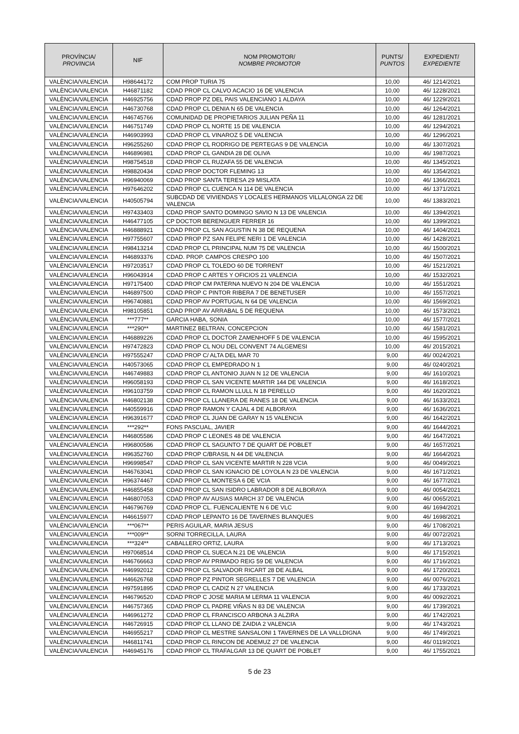| PROVÍNCIA/ PROVINCIA | NIF | NOM PROMOTOR/ NOMBRE PROMOTOR | PUNTS/ PUNTOS | EXPEDIENT/ EXPEDIENTE |
| --- | --- | --- | --- | --- |
| VALÈNCIA/VALENCIA | H98644172 | COM PROP TURIA 75 | 10,00 | 46/ 1214/2021 |
| VALÈNCIA/VALENCIA | H46871182 | CDAD PROP CL CALVO ACACIO 16 DE VALENCIA | 10,00 | 46/ 1228/2021 |
| VALÈNCIA/VALENCIA | H46925756 | CDAD PROP PZ DEL PAIS VALENCIANO 1 ALDAYA | 10,00 | 46/ 1229/2021 |
| VALÈNCIA/VALENCIA | H46730768 | CDAD PROP CL DENIA N 65 DE VALENCIA | 10,00 | 46/ 1264/2021 |
| VALÈNCIA/VALENCIA | H46745766 | COMUNIDAD DE PROPIETARIOS JULIAN PEÑA 11 | 10,00 | 46/ 1281/2021 |
| VALÈNCIA/VALENCIA | H46751749 | CDAD PROP CL NORTE 15 DE VALENCIA | 10,00 | 46/ 1294/2021 |
| VALÈNCIA/VALENCIA | H46903993 | CDAD PROP CL VINAROZ 5 DE VALENCIA | 10,00 | 46/ 1296/2021 |
| VALÈNCIA/VALENCIA | H96255260 | CDAD PROP CL RODRIGO DE PERTEGAS 9 DE VALENCIA | 10,00 | 46/ 1307/2021 |
| VALÈNCIA/VALENCIA | H46896981 | CDAD PROP CL GANDIA 28 DE OLIVA | 10,00 | 46/ 1987/2021 |
| VALÈNCIA/VALENCIA | H98754518 | CDAD PROP CL RUZAFA 55 DE VALENCIA | 10,00 | 46/ 1345/2021 |
| VALÈNCIA/VALENCIA | H98820434 | CDAD PROP DOCTOR FLEMING 13 | 10,00 | 46/ 1354/2021 |
| VALÈNCIA/VALENCIA | H96940069 | CDAD PROP SANTA TERESA 29 MISLATA | 10,00 | 46/ 1366/2021 |
| VALÈNCIA/VALENCIA | H97646202 | CDAD PROP CL CUENCA N 114 DE VALENCIA | 10,00 | 46/ 1371/2021 |
| VALÈNCIA/VALENCIA | H40505794 | SUBCDAD DE VIVIENDAS Y LOCALES HERMANOS VILLALONGA 22 DE VALENCIA | 10,00 | 46/ 1383/2021 |
| VALÈNCIA/VALENCIA | H97433403 | CDAD PROP SANTO DOMINGO SAVIO N 13 DE VALENCIA | 10,00 | 46/ 1394/2021 |
| VALÈNCIA/VALENCIA | H46477105 | CP DOCTOR BERENGUER FERRER 16 | 10,00 | 46/ 1399/2021 |
| VALÈNCIA/VALENCIA | H46888921 | CDAD PROP CL SAN AGUSTIN N 38 DE REQUENA | 10,00 | 46/ 1404/2021 |
| VALÈNCIA/VALENCIA | H97755607 | CDAD PROP PZ SAN FELIPE NERI 1 DE VALENCIA | 10,00 | 46/ 1428/2021 |
| VALÈNCIA/VALENCIA | H98413214 | CDAD PROP CL PRINCIPAL NUM 75 DE VALENCIA | 10,00 | 46/ 1500/2021 |
| VALÈNCIA/VALENCIA | H46893376 | CDAD. PROP. CAMPOS CRESPO 100 | 10,00 | 46/ 1507/2021 |
| VALÈNCIA/VALENCIA | H97203517 | CDAD PROP CL TOLEDO 60 DE TORRENT | 10,00 | 46/ 1521/2021 |
| VALÈNCIA/VALENCIA | H96043914 | CDAD PROP C ARTES Y OFICIOS 21 VALENCIA | 10,00 | 46/ 1532/2021 |
| VALÈNCIA/VALENCIA | H97175400 | CDAD PROP CM PATERNA NUEVO N 204 DE VALENCIA | 10,00 | 46/ 1551/2021 |
| VALÈNCIA/VALENCIA | H46897500 | CDAD PROP C PINTOR RIBERA 7 DE BENETUSER | 10,00 | 46/ 1557/2021 |
| VALÈNCIA/VALENCIA | H96740881 | CDAD PROP AV PORTUGAL N 64 DE VALENCIA | 10,00 | 46/ 1569/2021 |
| VALÈNCIA/VALENCIA | H98105851 | CDAD PROP AV ARRABAL 5 DE REQUENA | 10,00 | 46/ 1573/2021 |
| VALÈNCIA/VALENCIA | ***777** | GARCIA HABA, SONIA | 10,00 | 46/ 1577/2021 |
| VALÈNCIA/VALENCIA | ***290** | MARTINEZ BELTRAN, CONCEPCION | 10,00 | 46/ 1581/2021 |
| VALÈNCIA/VALENCIA | H46889226 | CDAD PROP CL DOCTOR ZAMENHOFF 5 DE VALENCIA | 10,00 | 46/ 1595/2021 |
| VALÈNCIA/VALENCIA | H97472823 | CDAD PROP CL NOU DEL CONVENT 74 ALGEMESI | 10,00 | 46/ 2015/2021 |
| VALÈNCIA/VALENCIA | H97555247 | CDAD PROP C/ ALTA DEL MAR 70 | 9,00 | 46/ 0024/2021 |
| VALÈNCIA/VALENCIA | H40573065 | CDAD PROP CL EMPEDRADO N 1 | 9,00 | 46/ 0240/2021 |
| VALÈNCIA/VALENCIA | H46749883 | CDAD PROP CL ANTONIO JUAN N 12 DE VALENCIA | 9,00 | 46/ 1610/2021 |
| VALÈNCIA/VALENCIA | H96058193 | CDAD PROP CL SAN VICENTE MARTIR 144 DE VALENCIA | 9,00 | 46/ 1618/2021 |
| VALÈNCIA/VALENCIA | H96103759 | CDAD PROP CL RAMON LLULL N 18 PERELLO | 9,00 | 46/ 1620/2021 |
| VALÈNCIA/VALENCIA | H46802138 | CDAD PROP CL LLANERA DE RANES 18 DE VALENCIA | 9,00 | 46/ 1633/2021 |
| VALÈNCIA/VALENCIA | H40559916 | CDAD PROP RAMON Y CAJAL 4 DE ALBORAYA | 9,00 | 46/ 1636/2021 |
| VALÈNCIA/VALENCIA | H96391677 | CDAD PROP CL JUAN DE GARAY N 15 VALENCIA | 9,00 | 46/ 1642/2021 |
| VALÈNCIA/VALENCIA | ***292** | FONS PASCUAL, JAVIER | 9,00 | 46/ 1644/2021 |
| VALÈNCIA/VALENCIA | H46805586 | CDAD PROP C LEONES 48 DE VALENCIA | 9,00 | 46/ 1647/2021 |
| VALÈNCIA/VALENCIA | H96800586 | CDAD PROP CL SAGUNTO 7 DE QUART DE POBLET | 9,00 | 46/ 1657/2021 |
| VALÈNCIA/VALENCIA | H96352760 | CDAD PROP C/BRASIL N 44 DE VALENCIA | 9,00 | 46/ 1664/2021 |
| VALÈNCIA/VALENCIA | H96998547 | CDAD PROP CL SAN VICENTE MARTIR N 228 VCIA | 9,00 | 46/ 0049/2021 |
| VALÈNCIA/VALENCIA | H46763041 | CDAD PROP CL SAN IGNACIO DE LOYOLA N 23 DE VALENCIA | 9,00 | 46/ 1671/2021 |
| VALÈNCIA/VALENCIA | H96374467 | CDAD PROP CL MONTESA 6 DE VCIA | 9,00 | 46/ 1677/2021 |
| VALÈNCIA/VALENCIA | H46855458 | CDAD PROP CL SAN ISIDRO LABRADOR 8 DE ALBORAYA | 9,00 | 46/ 0054/2021 |
| VALÈNCIA/VALENCIA | H46807053 | CDAD PROP AV AUSIAS MARCH 37 DE VALENCIA | 9,00 | 46/ 0065/2021 |
| VALÈNCIA/VALENCIA | H46796769 | CDAD PROP CL. FUENCALIENTE N 6 DE VLC | 9,00 | 46/ 1694/2021 |
| VALÈNCIA/VALENCIA | H46615977 | CDAD PROP LEPANTO 16 DE TAVERNES BLANQUES | 9,00 | 46/ 1698/2021 |
| VALÈNCIA/VALENCIA | ***067** | PERIS AGUILAR, MARIA JESUS | 9,00 | 46/ 1708/2021 |
| VALÈNCIA/VALENCIA | ***009** | SORNI TORRECILLA, LAURA | 9,00 | 46/ 0072/2021 |
| VALÈNCIA/VALENCIA | ***324** | CABALLERO ORTIZ, LAURA | 9,00 | 46/ 1713/2021 |
| VALÈNCIA/VALENCIA | H97068514 | CDAD PROP CL SUECA N.21 DE VALENCIA | 9,00 | 46/ 1715/2021 |
| VALÈNCIA/VALENCIA | H46766663 | CDAD PROP AV PRIMADO REIG 59 DE VALENCIA | 9,00 | 46/ 1716/2021 |
| VALÈNCIA/VALENCIA | H46992012 | CDAD PROP CL SALVADOR RICART 28 DE ALBAL | 9,00 | 46/ 1720/2021 |
| VALÈNCIA/VALENCIA | H46626768 | CDAD PROP PZ PINTOR SEGRELLES 7 DE VALENCIA | 9,00 | 46/ 0076/2021 |
| VALÈNCIA/VALENCIA | H97591895 | CDAD PROP CL CADIZ N 27 VALENCIA | 9,00 | 46/ 1733/2021 |
| VALÈNCIA/VALENCIA | H46796520 | CDAD PROP C JOSE MARIA M LERMA 11 VALENCIA | 9,00 | 46/ 0092/2021 |
| VALÈNCIA/VALENCIA | H46757365 | CDAD PROP CL PADRE VIÑAS N 83 DE VALENCIA | 9,00 | 46/ 1739/2021 |
| VALÈNCIA/VALENCIA | H46961272 | CDAD PROP CL FRANCISCO ARBONA 3 ALZIRA | 9,00 | 46/ 1742/2021 |
| VALÈNCIA/VALENCIA | H46726915 | CDAD PROP CL LLANO DE ZAIDIA 2 VALENCIA | 9,00 | 46/ 1743/2021 |
| VALÈNCIA/VALENCIA | H46955217 | CDAD PROP CL MESTRE SANSALONI 1 TAVERNES DE LA VALLDIGNA | 9,00 | 46/ 1749/2021 |
| VALÈNCIA/VALENCIA | H46811741 | CDAD PROP CL RINCON DE ADEMUZ 27 DE VALENCIA | 9,00 | 46/ 0119/2021 |
| VALÈNCIA/VALENCIA | H46945176 | CDAD PROP CL TRAFALGAR 13 DE QUART DE POBLET | 9,00 | 46/ 1755/2021 |
5 de 23